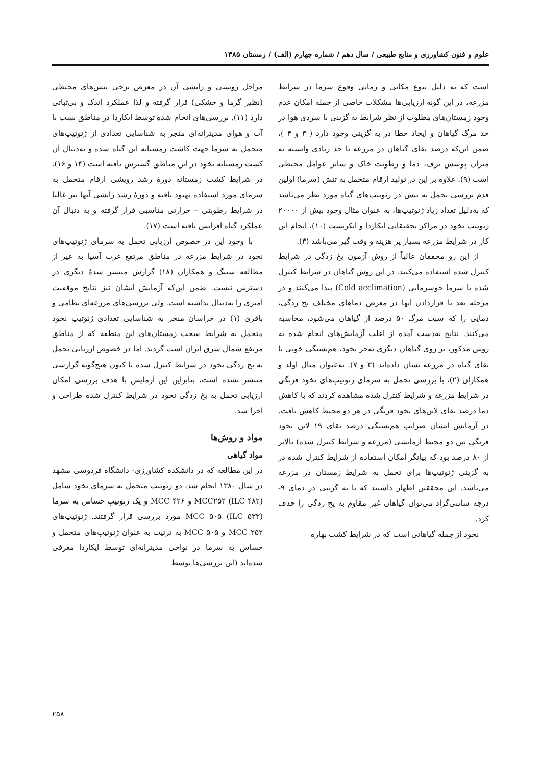علوم و فنون کشاورزی و منابع طبیعی / سال دهم / شماره چهارم (الف) / زمستان ۱۳۸۵
است که به دلیل تنوع مکانی و زمانی وقوع سرما در شرایط مزرعه، در این گونه ارزیابی‌ها مشکلات خاصی از جمله امکان عدم وجود زمستان‌های مطلوب از نظر شرایط به گزینی یا سردی هوا در حد مرگ گیاهان و ایجاد خطا در به گزینی وجود دارد ( ۳ و ۴ )، ضمن این‌که درصد بقای گیاهان در مزرعه تا حد زیادی وابسته به میزان پوشش برف، دما و رطوبت خاک و سایر عوامل محیطی است (۹). علاوه بر این در تولید ارقام متحمل به تنش (سرما) اولین قدم بررسی تحمل به تنش در ژنوتیپ‌های گیاه مورد نظر می‌باشد که به‌دلیل تعداد زیاد ژنوتیپ‌ها، به عنوان مثال وجود بیش از ۲۰۰۰۰ ژنوتیپ نخود در مراکز تحقیقاتی ایکاردا و ایکریست (۱۰)، انجام این کار در شرایط مزرعه بسیار پر هزینه و وقت گیر می‌باشد (۳).
از این رو محققان غالباً از روش آزمون یخ زدگی در شرایط کنترل شده استفاده می‌کنند. در این روش گیاهان در شرایط کنترل شده با سرما خوسرمایی (Cold acclimation) پیدا می‌کنند و در مرحله بعد با قراردادن آنها در معرض دماهای مختلف یخ زدگی، دمایی را که سبب مرگ ۵۰ درصد از گیاهان می‌شود، محاسبه می‌کنند. نتایج به‌دست آمده از اغلب آزمایش‌های انجام شده به روش مذکور، بر روی گیاهان دیگری به‌جز نخود، هم‌بستگی خوبی با بقای گیاه در مزرعه نشان داده‌اند (۳ و ۷). به‌عنوان مثال اولد و همکاران (۲)، با بررسی تحمل به سرمای ژنوتیپ‌های نخود فرنگی در شرایط مزرعه و شرایط کنترل شده مشاهده کردند که با کاهش دما درصد بقای لاین‌های نخود فرنگی در هر دو محیط کاهش یافت. در آزمایش ایشان ضرایب هم‌بستگی درصد بقای ۱۹ لاین نخود فرنگی بین دو محیط آزمایشی (مزرعه و شرایط کنترل شده) بالاتر از ۸۰ درصد بود که بیانگر امکان استفاده از شرایط کنترل شده در به گزینی ژنوتیپ‌ها برای تحمل به شرایط زمستان در مزرعه می‌باشد. این محققین اظهار داشتند که با به گزینی در دمای ۹- درجه سانتی‌گراد می‌توان گیاهان غیر مقاوم به یخ زدگی را حذف کرد.
نخود از جمله گیاهانی است که در شرایط کشت بهاره
مراحل رویشی و زایشی آن در معرض برخی تنش‌های محیطی (نظیر گرما و خشکی) قرار گرفته و لذا عملکرد اندک و بی‌ثباتی دارد (۱۱). بررسی‌های انجام شده توسط ایکاردا در مناطق پست با آب و هوای مدیترانه‌ای منجر به شناسایی تعدادی از ژنوتیپ‌های متحمل به سرما جهت کاشت زمستانه این گیاه شده و به‌دنبال آن کشت زمستانه نخود در این مناطق گسترش یافته است (۱۴ و ۱۶). در شرایط کشت زمستانه دورهٔ رشد رویشی ارقام متحمل به سرمای مورد استفاده بهبود یافته و دورهٔ رشد زایشی آنها نیز غالبا در شرایط رطوبتی – حرارتی مناسبی قرار گرفته و به دنبال آن عملکرد گیاه افزایش یافته است (۱۷).
با وجود این در خصوص ارزیابی تحمل به سرمای ژنوتیپ‌های نخود در شرایط مزرعه در مناطق مرتفع غرب آسیا به غیر از مطالعه سینگ و همکاران (۱۸) گزارش منتشر شدهٔ دیگری در دسترس نیست. ضمن این‌که آزمایش ایشان نیز نتایج موفقیت آمیزی را به‌دنبال نداشته است. ولی بررسی‌های مزرعه‌ای نظامی و باقری (۱) در خراسان منجر به شناسایی تعدادی ژنوتیپ نخود متحمل به شرایط سخت زمستان‌های این منطقه که از مناطق مرتفع شمال شرق ایران است گردید. اما در خصوص ارزیابی تحمل به یخ زدگی نخود در شرایط کنترل شده تا کنون هیچ‌گونه گزارشی منتشر نشده است، بنابراین این آزمایش با هدف بررسی امکان ارزیابی تحمل به یخ زدگی نخود در شرایط کنترل شده طراحی و اجرا شد.
مواد و روش‌ها
مواد گیاهی
در این مطالعه که در دانشکده کشاورزی- دانشگاه فردوسی مشهد در سال ۱۳۸۰ انجام شد، دو ژنوتیپ متحمل به سرمای نخود شامل MCC۲۵۲ (ILC ۴۸۲) و MCC ۴۲۶ و یک ژنوتیپ حساس به سرما MCC ۵۰۵ (ILC ۵۳۳) مورد بررسی قرار گرفتند. ژنوتیپ‌های MCC ۲۵۲ و MCC ۵۰۵ به ترتیب به عنوان ژنوتیپ‌های متحمل و حساس به سرما در نواحی مدیترانه‌ای توسط ایکاردا معرفی شده‌اند (این بررسی‌ها توسط
۲۵۸